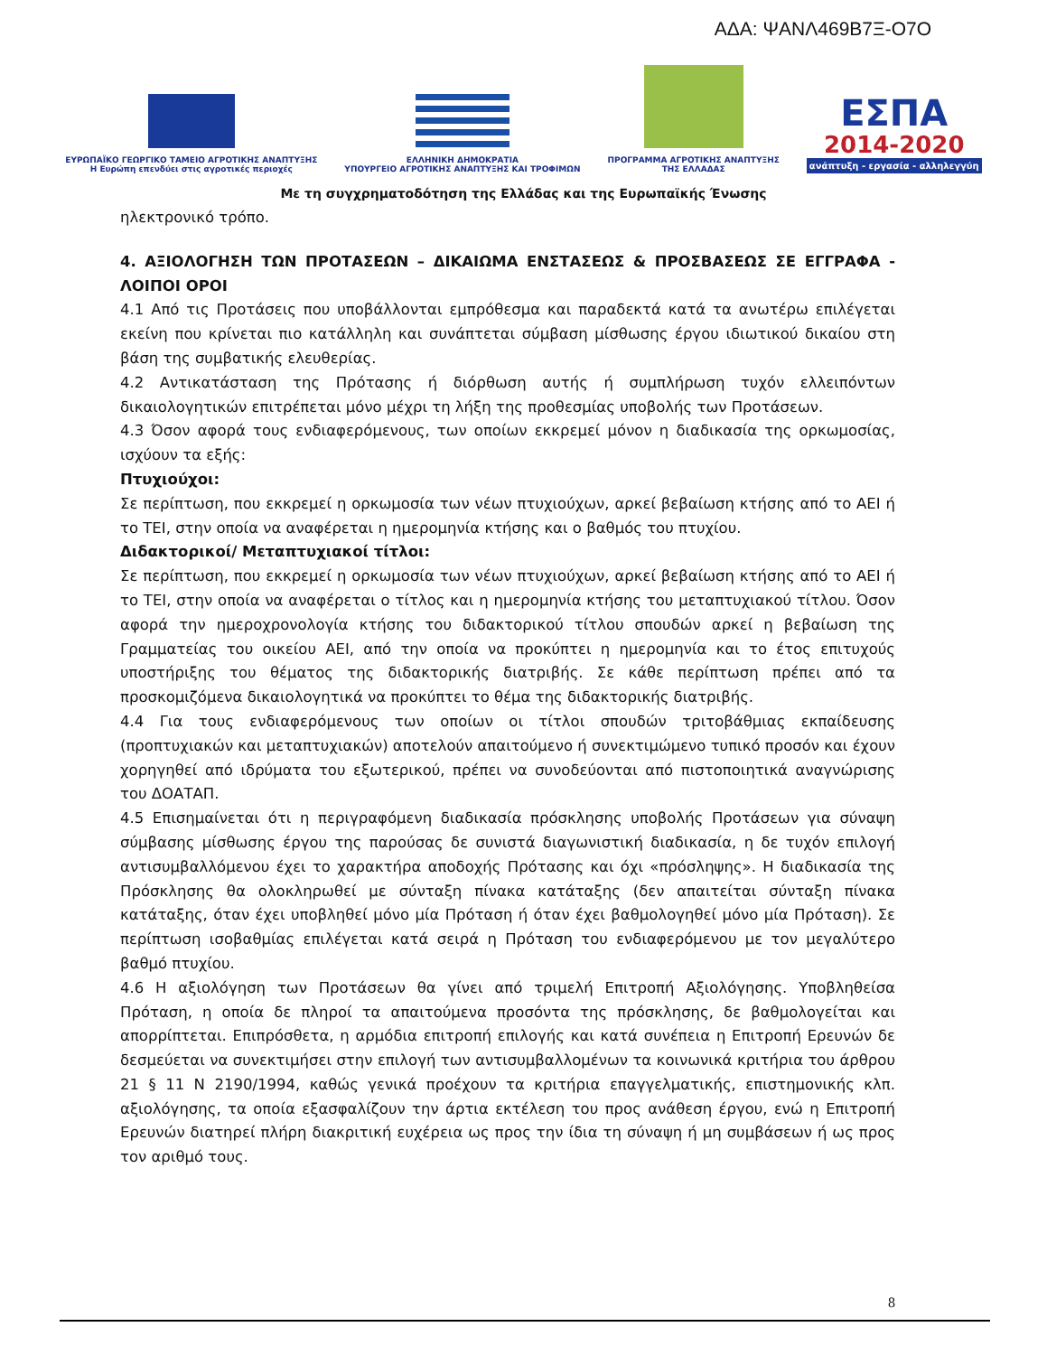ΑΔΑ: ΨΑΝΛ469Β7Ξ-Ο7Ο
ΕΥΡΩΠΑΪΚΟ ΓΕΩΡΓΙΚΟ ΤΑΜΕΙΟ ΑΓΡΟΤΙΚΗΣ ΑΝΑΠΤΥΞΗΣ
Η Ευρώπη επενδύει στις αγροτικές περιοχές
ΕΛΛΗΝΙΚΗ ΔΗΜΟΚΡΑΤΙΑ
ΥΠΟΥΡΓΕΙΟ ΑΓΡΟΤΙΚΗΣ ΑΝΑΠΤΥΞΗΣ ΚΑΙ ΤΡΟΦΙΜΩΝ
ΠΡΟΓΡΑΜΜΑ ΑΓΡΟΤΙΚΗΣ ΑΝΑΠΤΥΞΗΣ
ΤΗΣ ΕΛΛΑΔΑΣ
ΕΣΠΑ
2014-2020
ανάπτυξη - εργασία - αλληλεγγύη
Με τη συγχρηματοδότηση της Ελλάδας και της Ευρωπαϊκής Ένωσης
ηλεκτρονικό τρόπο.
4. ΑΞΙΟΛΟΓΗΣΗ ΤΩΝ ΠΡΟΤΑΣΕΩΝ – ΔΙΚΑΙΩΜΑ ΕΝΣΤΑΣΕΩΣ & ΠΡΟΣΒΑΣΕΩΣ ΣΕ ΕΓΓΡΑΦΑ - ΛΟΙΠΟΙ ΟΡΟΙ
4.1 Από τις Προτάσεις που υποβάλλονται εμπρόθεσμα και παραδεκτά κατά τα ανωτέρω επιλέγεται εκείνη που κρίνεται πιο κατάλληλη και συνάπτεται σύμβαση μίσθωσης έργου ιδιωτικού δικαίου στη βάση της συμβατικής ελευθερίας.
4.2 Αντικατάσταση της Πρότασης ή διόρθωση αυτής ή συμπλήρωση τυχόν ελλειπόντων δικαιολογητικών επιτρέπεται μόνο μέχρι τη λήξη της προθεσμίας υποβολής των Προτάσεων.
4.3 Όσον αφορά τους ενδιαφερόμενους, των οποίων εκκρεμεί μόνον η διαδικασία της ορκωμοσίας, ισχύουν τα εξής:
Πτυχιούχοι:
Σε περίπτωση, που εκκρεμεί η ορκωμοσία των νέων πτυχιούχων, αρκεί βεβαίωση κτήσης από το ΑΕΙ ή το ΤΕΙ, στην οποία να αναφέρεται η ημερομηνία κτήσης και ο βαθμός του πτυχίου.
Διδακτορικοί/ Μεταπτυχιακοί τίτλοι:
Σε περίπτωση, που εκκρεμεί η ορκωμοσία των νέων πτυχιούχων, αρκεί βεβαίωση κτήσης από το ΑΕΙ ή το ΤΕΙ, στην οποία να αναφέρεται ο τίτλος και η ημερομηνία κτήσης του μεταπτυχιακού τίτλου. Όσον αφορά την ημεροχρονολογία κτήσης του διδακτορικού τίτλου σπουδών αρκεί η βεβαίωση της Γραμματείας του οικείου ΑΕΙ, από την οποία να προκύπτει η ημερομηνία και το έτος επιτυχούς υποστήριξης του θέματος της διδακτορικής διατριβής. Σε κάθε περίπτωση πρέπει από τα προσκομιζόμενα δικαιολογητικά να προκύπτει το θέμα της διδακτορικής διατριβής.
4.4 Για τους ενδιαφερόμενους των οποίων οι τίτλοι σπουδών τριτοβάθμιας εκπαίδευσης (προπτυχιακών και μεταπτυχιακών) αποτελούν απαιτούμενο ή συνεκτιμώμενο τυπικό προσόν και έχουν χορηγηθεί από ιδρύματα του εξωτερικού, πρέπει να συνοδεύονται από πιστοποιητικά αναγνώρισης του ΔΟΑΤΑΠ.
4.5 Επισημαίνεται ότι η περιγραφόμενη διαδικασία πρόσκλησης υποβολής Προτάσεων για σύναψη σύμβασης μίσθωσης έργου της παρούσας δε συνιστά διαγωνιστική διαδικασία, η δε τυχόν επιλογή αντισυμβαλλόμενου έχει το χαρακτήρα αποδοχής Πρότασης και όχι «πρόσληψης». Η διαδικασία της Πρόσκλησης θα ολοκληρωθεί με σύνταξη πίνακα κατάταξης (δεν απαιτείται σύνταξη πίνακα κατάταξης, όταν έχει υποβληθεί μόνο μία Πρόταση ή όταν έχει βαθμολογηθεί μόνο μία Πρόταση). Σε περίπτωση ισοβαθμίας επιλέγεται κατά σειρά η Πρόταση του ενδιαφερόμενου με τον μεγαλύτερο βαθμό πτυχίου.
4.6 Η αξιολόγηση των Προτάσεων θα γίνει από τριμελή Επιτροπή Αξιολόγησης. Υποβληθείσα Πρόταση, η οποία δε πληροί τα απαιτούμενα προσόντα της πρόσκλησης, δε βαθμολογείται και απορρίπτεται. Επιπρόσθετα, η αρμόδια επιτροπή επιλογής και κατά συνέπεια η Επιτροπή Ερευνών δε δεσμεύεται να συνεκτιμήσει στην επιλογή των αντισυμβαλλομένων τα κοινωνικά κριτήρια του άρθρου 21 § 11 Ν 2190/1994, καθώς γενικά προέχουν τα κριτήρια επαγγελματικής, επιστημονικής κλπ. αξιολόγησης, τα οποία εξασφαλίζουν την άρτια εκτέλεση του προς ανάθεση έργου, ενώ η Επιτροπή Ερευνών διατηρεί πλήρη διακριτική ευχέρεια ως προς την ίδια τη σύναψη ή μη συμβάσεων ή ως προς τον αριθμό τους.
8